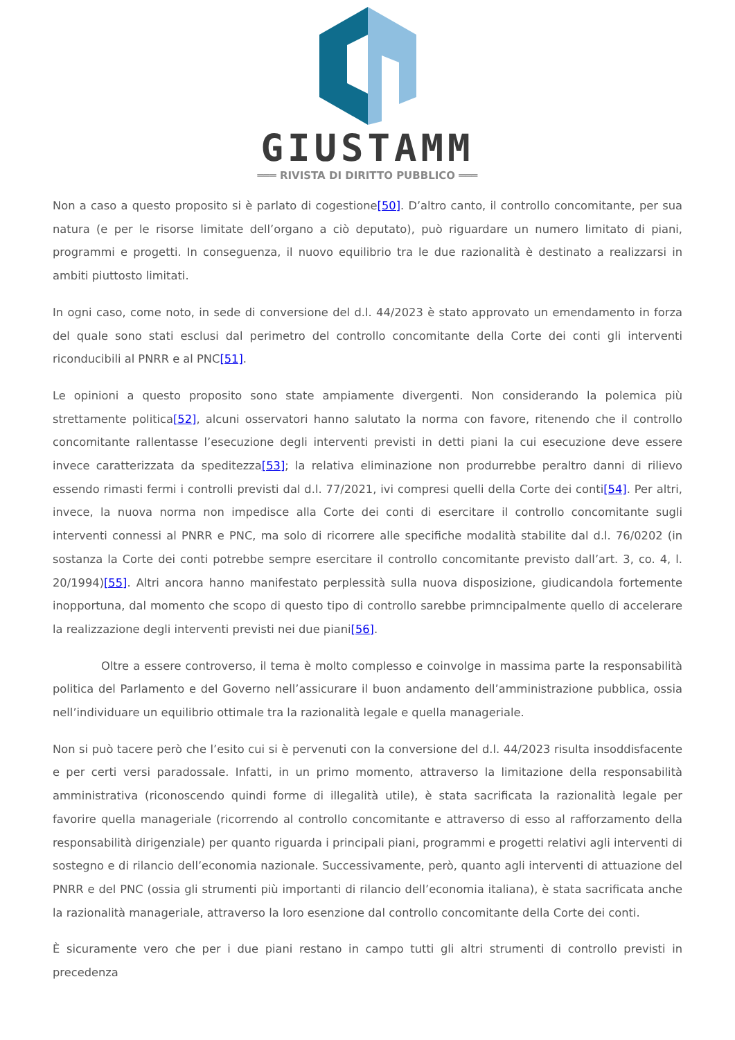GIUSTAMM
═══ RIVISTA DI DIRITTO PUBBLICO ═══
Non a caso a questo proposito si è parlato di cogestione[50]. D’altro canto, il controllo concomitante, per sua natura (e per le risorse limitate dell’organo a ciò deputato), può riguardare un numero limitato di piani, programmi e progetti. In conseguenza, il nuovo equilibrio tra le due razionalità è destinato a realizzarsi in ambiti piuttosto limitati.
In ogni caso, come noto, in sede di conversione del d.l. 44/2023 è stato approvato un emendamento in forza del quale sono stati esclusi dal perimetro del controllo concomitante della Corte dei conti gli interventi riconducibili al PNRR e al PNC[51].
Le opinioni a questo proposito sono state ampiamente divergenti. Non considerando la polemica più strettamente politica[52], alcuni osservatori hanno salutato la norma con favore, ritenendo che il controllo concomitante rallentasse l’esecuzione degli interventi previsti in detti piani la cui esecuzione deve essere invece caratterizzata da speditezza[53]; la relativa eliminazione non produrrebbe peraltro danni di rilievo essendo rimasti fermi i controlli previsti dal d.l. 77/2021, ivi compresi quelli della Corte dei conti[54]. Per altri, invece, la nuova norma non impedisce alla Corte dei conti di esercitare il controllo concomitante sugli interventi connessi al PNRR e PNC, ma solo di ricorrere alle specifiche modalità stabilite dal d.l. 76/0202 (in sostanza la Corte dei conti potrebbe sempre esercitare il controllo concomitante previsto dall’art. 3, co. 4, l. 20/1994)[55]. Altri ancora hanno manifestato perplessità sulla nuova disposizione, giudicandola fortemente inopportuna, dal momento che scopo di questo tipo di controllo sarebbe primncipalmente quello di accelerare la realizzazione degli interventi previsti nei due piani[56].
Oltre a essere controverso, il tema è molto complesso e coinvolge in massima parte la responsabilità politica del Parlamento e del Governo nell’assicurare il buon andamento dell’amministrazione pubblica, ossia nell’individuare un equilibrio ottimale tra la razionalità legale e quella manageriale.
Non si può tacere però che l’esito cui si è pervenuti con la conversione del d.l. 44/2023 risulta insoddisfacente e per certi versi paradossale. Infatti, in un primo momento, attraverso la limitazione della responsabilità amministrativa (riconoscendo quindi forme di illegalità utile), è stata sacrificata la razionalità legale per favorire quella manageriale (ricorrendo al controllo concomitante e attraverso di esso al rafforzamento della responsabilità dirigenziale) per quanto riguarda i principali piani, programmi e progetti relativi agli interventi di sostegno e di rilancio dell’economia nazionale. Successivamente, però, quanto agli interventi di attuazione del PNRR e del PNC (ossia gli strumenti più importanti di rilancio dell’economia italiana), è stata sacrificata anche la razionalità manageriale, attraverso la loro esenzione dal controllo concomitante della Corte dei conti.
È sicuramente vero che per i due piani restano in campo tutti gli altri strumenti di controllo previsti in precedenza